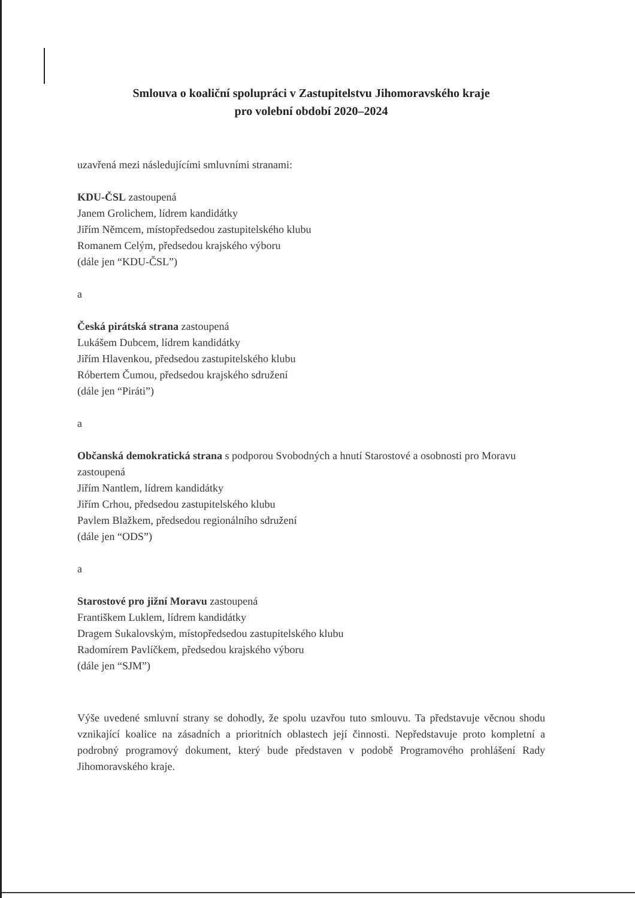Smlouva o koaliční spolupráci v Zastupitelstvu Jihomoravského kraje
pro volební období 2020–2024
uzavřená mezi následujícími smluvními stranami:
KDU-ČSL zastoupená
Janem Grolichem, lídrem kandidátky
Jiřím Němcem, místopředsedou zastupitelského klubu
Romanem Celým, předsedou krajského výboru
(dále jen “KDU-ČSL”)
a
Česká pirátská strana zastoupená
Lukášem Dubcem, lídrem kandidátky
Jiřím Hlavenkou, předsedou zastupitelského klubu
Róbertem Čumou, předsedou krajského sdružení
(dále jen “Piráti”)
a
Občanská demokratická strana s podporou Svobodných a hnutí Starostové a osobnosti pro Moravu zastoupená
Jiřím Nantlem, lídrem kandidátky
Jiřím Crhou, předsedou zastupitelského klubu
Pavlem Blažkem, předsedou regionálního sdružení
(dále jen “ODS”)
a
Starostové pro jižní Moravu zastoupená
Františkem Luklem, lídrem kandidátky
Dragem Sukalovským, místopředsedou zastupitelského klubu
Radomírem Pavlíčkem, předsedou krajského výboru
(dále jen “SJM”)
Výše uvedené smluvní strany se dohodly, že spolu uzavřou tuto smlouvu. Ta představuje věcnou shodu vznikající koalice na zásadních a prioritních oblastech její činnosti. Nepředstavuje proto kompletní a podrobný programový dokument, který bude představen v podobě Programového prohlášení Rady Jihomoravského kraje.